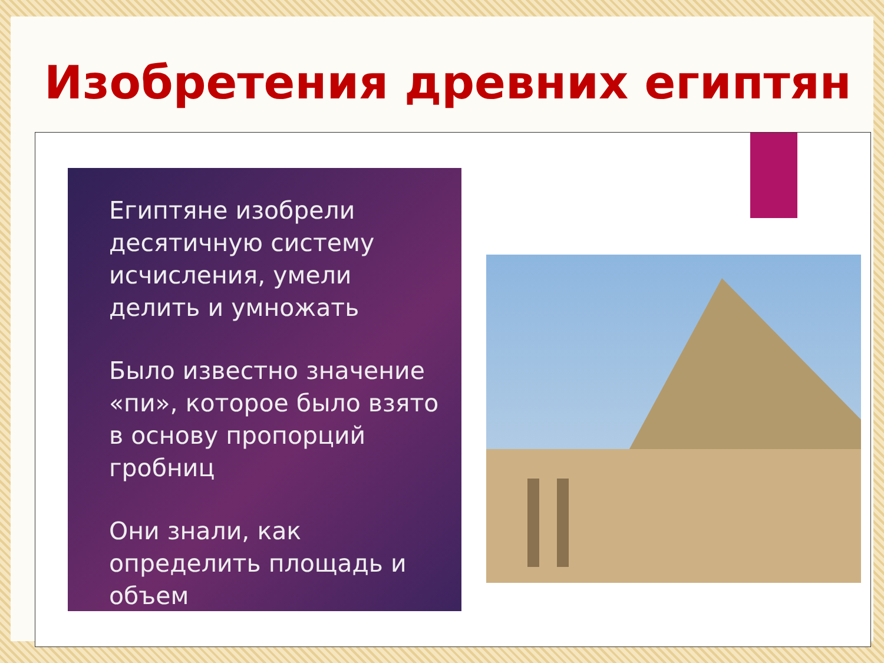Изобретения древних египтян
Египтяне изобрели десятичную систему исчисления, умели делить и умножать
Было известно значение «пи», которое было взято в основу пропорций гробниц
Они знали, как определить площадь и объем